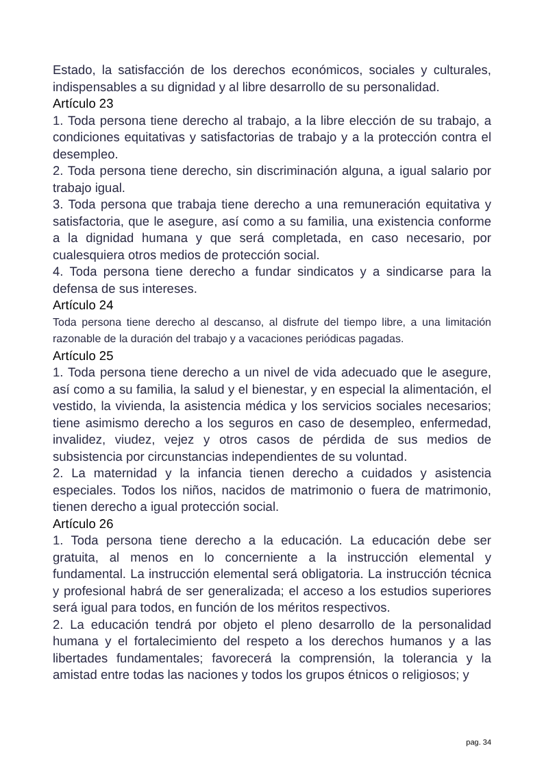Estado, la satisfacción de los derechos económicos, sociales y culturales, indispensables a su dignidad y al libre desarrollo de su personalidad.
Artículo 23
1. Toda persona tiene derecho al trabajo, a la libre elección de su trabajo, a condiciones equitativas y satisfactorias de trabajo y a la protección contra el desempleo.
2. Toda persona tiene derecho, sin discriminación alguna, a igual salario por trabajo igual.
3. Toda persona que trabaja tiene derecho a una remuneración equitativa y satisfactoria, que le asegure, así como a su familia, una existencia conforme a la dignidad humana y que será completada, en caso necesario, por cualesquiera otros medios de protección social.
4. Toda persona tiene derecho a fundar sindicatos y a sindicarse para la defensa de sus intereses.
Artículo 24
Toda persona tiene derecho al descanso, al disfrute del tiempo libre, a una limitación razonable de la duración del trabajo y a vacaciones periódicas pagadas.
Artículo 25
1. Toda persona tiene derecho a un nivel de vida adecuado que le asegure, así como a su familia, la salud y el bienestar, y en especial la alimentación, el vestido, la vivienda, la asistencia médica y los servicios sociales necesarios; tiene asimismo derecho a los seguros en caso de desempleo, enfermedad, invalidez, viudez, vejez y otros casos de pérdida de sus medios de subsistencia por circunstancias independientes de su voluntad.
2. La maternidad y la infancia tienen derecho a cuidados y asistencia especiales. Todos los niños, nacidos de matrimonio o fuera de matrimonio, tienen derecho a igual protección social.
Artículo 26
1. Toda persona tiene derecho a la educación. La educación debe ser gratuita, al menos en lo concerniente a la instrucción elemental y fundamental. La instrucción elemental será obligatoria. La instrucción técnica y profesional habrá de ser generalizada; el acceso a los estudios superiores será igual para todos, en función de los méritos respectivos.
2. La educación tendrá por objeto el pleno desarrollo de la personalidad humana y el fortalecimiento del respeto a los derechos humanos y a las libertades fundamentales; favorecerá la comprensión, la tolerancia y la amistad entre todas las naciones y todos los grupos étnicos o religiosos; y
pag. 34